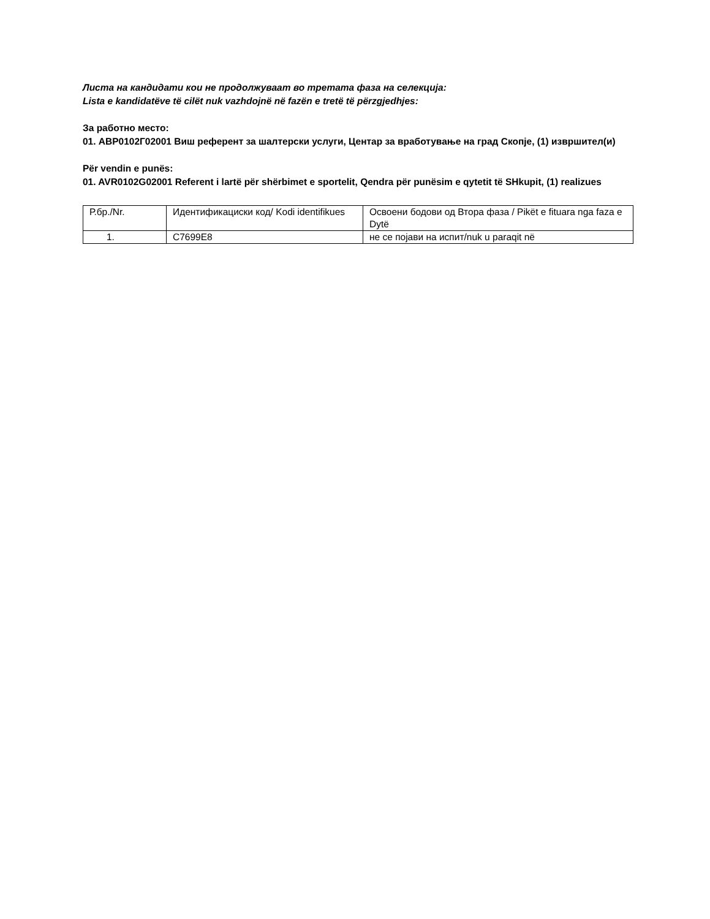Листа на кандидати кои не продолжуваат во третата фаза на селекција:
Lista e kandidatëve të cilët nuk vazhdojnë në fazën e tretë të përzgjedhjes:
За работно место:
01. АВР0102Г02001 Виш референт за шалтерски услуги, Центар за вработување на град Скопје, (1) извршител(и)
Për vendin e punës:
01. AVR0102G02001 Referent i lartë për shërbimet e sportelit, Qendra për punësim e qytetit të SHkupit, (1) realizues
| Р.бр./Nr. | Идентификациски код/ Kodi identifikues | Освоени бодови од Втора фаза / Pikët e fituara nga faza e Dytë |
| 1. | C7699E8 | не се појави на испит/nuk u paraqit në |